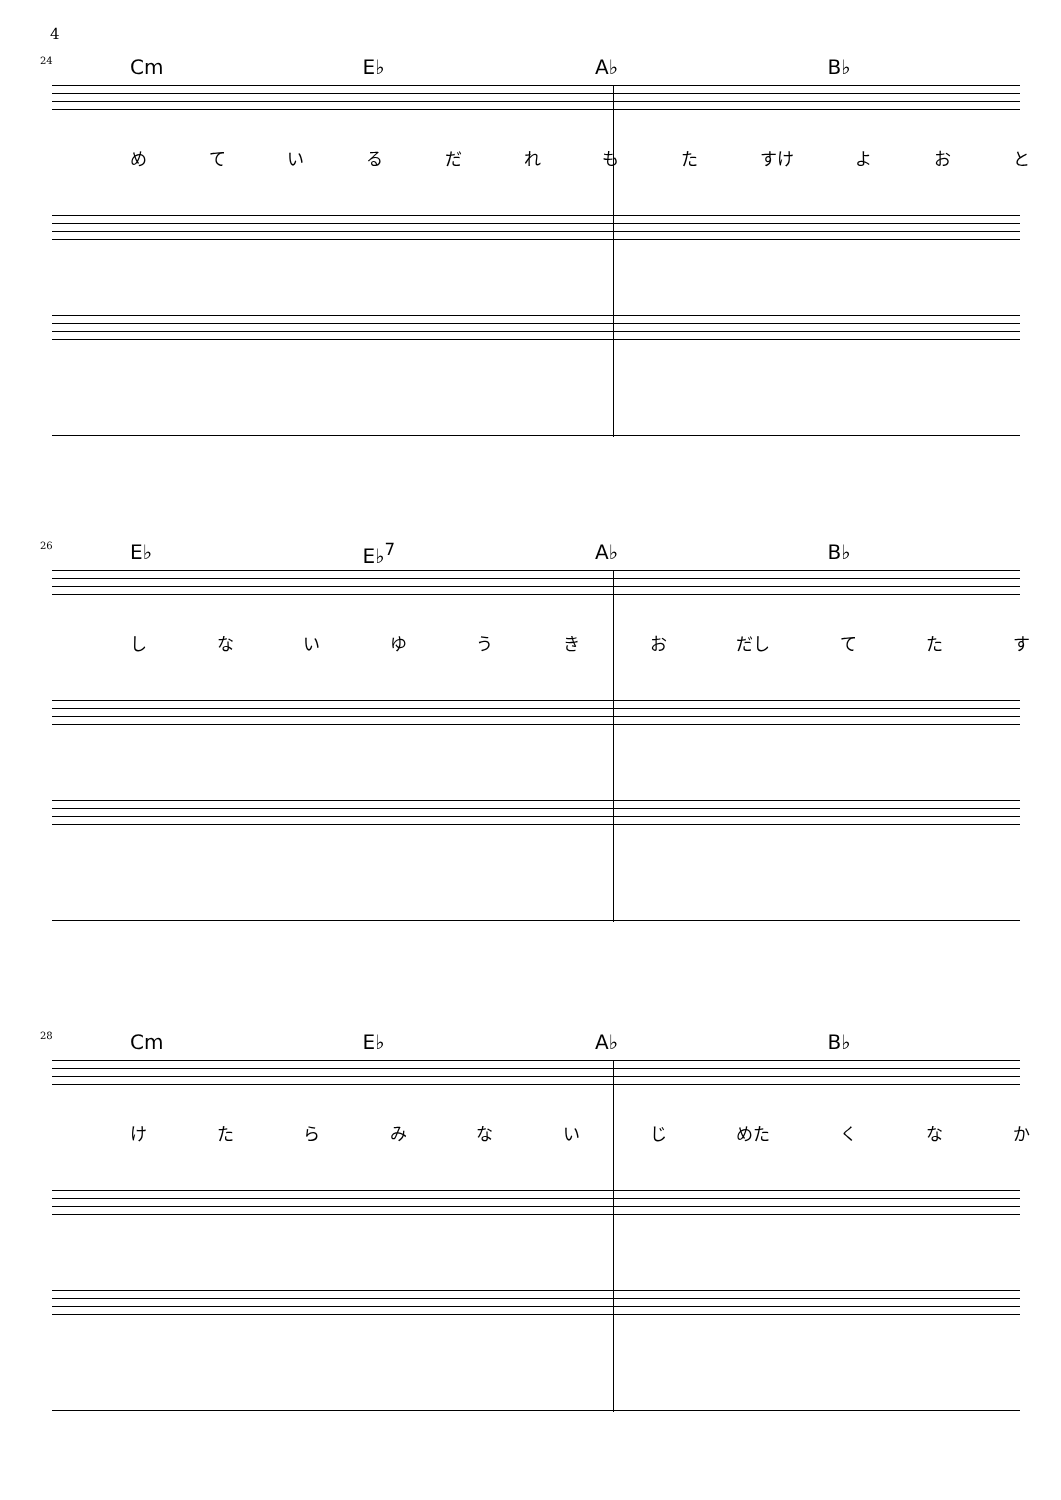4
24 Cm E♭ A♭ B♭
めているだれもた すけ よおと
26 E♭ E♭<sup>7</sup> A♭ B♭
しないゆうきお だし てたす
28 Cm E♭ A♭ B♭
けたらみないじ めた くなか